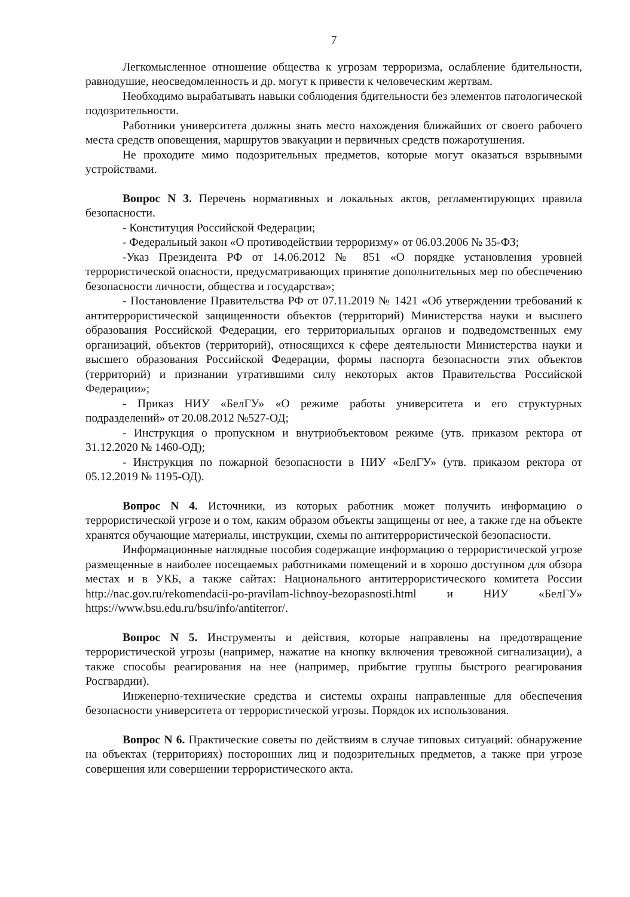7
Легкомысленное отношение общества к угрозам терроризма, ослабление бдительности, равнодушие, неосведомленность и др. могут к привести к человеческим жертвам.
Необходимо вырабатывать навыки соблюдения бдительности без элементов патологической подозрительности.
Работники университета должны знать место нахождения ближайших от своего рабочего места средств оповещения, маршрутов эвакуации и первичных средств пожаротушения.
Не проходите мимо подозрительных предметов, которые могут оказаться взрывными устройствами.
Вопрос N 3. Перечень нормативных и локальных актов, регламентирующих правила безопасности.
- Конституция Российской Федерации;
- Федеральный закон «О противодействии терроризму» от 06.03.2006 № 35-ФЗ;
-Указ Президента РФ от 14.06.2012 № 851 «О порядке установления уровней террористической опасности, предусматривающих принятие дополнительных мер по обеспечению безопасности личности, общества и государства»;
- Постановление Правительства РФ от 07.11.2019 № 1421 «Об утверждении требований к антитеррористической защищенности объектов (территорий) Министерства науки и высшего образования Российской Федерации, его территориальных органов и подведомственных ему организаций, объектов (территорий), относящихся к сфере деятельности Министерства науки и высшего образования Российской Федерации, формы паспорта безопасности этих объектов (территорий) и признании утратившими силу некоторых актов Правительства Российской Федерации»;
- Приказ НИУ «БелГУ» «О режиме работы университета и его структурных подразделений» от 20.08.2012 №527-ОД;
- Инструкция о пропускном и внутриобъектовом режиме (утв. приказом ректора от 31.12.2020 № 1460-ОД);
- Инструкция по пожарной безопасности в НИУ «БелГУ» (утв. приказом ректора от 05.12.2019 № 1195-ОД).
Вопрос N 4. Источники, из которых работник может получить информацию о террористической угрозе и о том, каким образом объекты защищены от нее, а также где на объекте хранятся обучающие материалы, инструкции, схемы по антитеррористической безопасности.
Информационные наглядные пособия содержащие информацию о террористической угрозе размещенные в наиболее посещаемых работниками помещений и в хорошо доступном для обзора местах и в УКБ, а также сайтах: Национального антитеррористического комитета России http://nac.gov.ru/rekomendacii-po-pravilam-lichnoy-bezopasnosti.html и НИУ «БелГУ» https://www.bsu.edu.ru/bsu/info/antiterror/.
Вопрос N 5. Инструменты и действия, которые направлены на предотвращение террористической угрозы (например, нажатие на кнопку включения тревожной сигнализации), а также способы реагирования на нее (например, прибытие группы быстрого реагирования Росгвардии).
Инженерно-технические средства и системы охраны направленные для обеспечения безопасности университета от террористической угрозы. Порядок их использования.
Вопрос N 6. Практические советы по действиям в случае типовых ситуаций: обнаружение на объектах (территориях) посторонних лиц и подозрительных предметов, а также при угрозе совершения или совершении террористического акта.